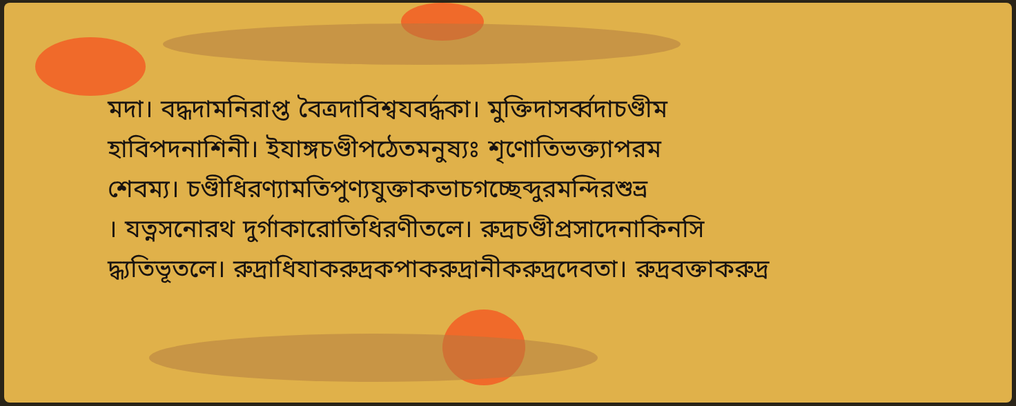মদা। বদ্ধদামনিরাপ্ত বৈত্রদাবিশ্বযবর্দ্ধকা। মুক্তিদাসর্ব্বদাচণ্ডীম
হাবিপদনাশিনী। ইযাঙ্গচণ্ডীপঠেতমনুষ্যঃ শৃণোতিভক্ত্যাপরম
শেবম্য। চণ্ডীধিরণ্যামতিপুণ্যযুক্তাকভাচগচ্ছেব্দুরমন্দিরশুভ্র
। যত্নসনোরথ দুর্গাকারোতিধিরণীতলে। রুদ্রচণ্ডীপ্রসাদেনাকিনসি
দ্ধ্যতিভূতলে। রুদ্রাধিযাকরুদ্রকপাকরুদ্রানীকরুদ্রদেবতা। রুদ্রবক্তাকরুদ্র